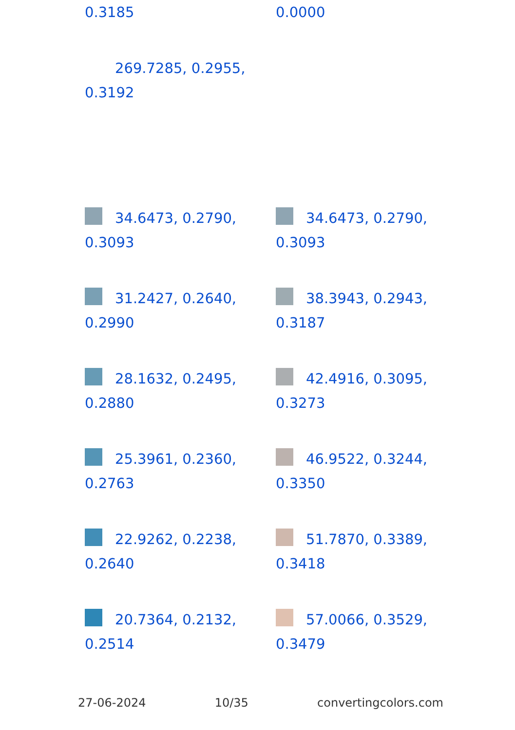0.3185 0.0000
269.7285, 0.2955, 0.3192
34.6473, 0.2790, 0.3093
34.6473, 0.2790, 0.3093
31.2427, 0.2640, 0.2990
38.3943, 0.2943, 0.3187
28.1632, 0.2495, 0.2880
42.4916, 0.3095, 0.3273
25.3961, 0.2360, 0.2763
46.9522, 0.3244, 0.3350
22.9262, 0.2238, 0.2640
51.7870, 0.3389, 0.3418
20.7364, 0.2132, 0.2514
57.0066, 0.3529, 0.3479
27-06-2024 10/35 convertingcolors.com